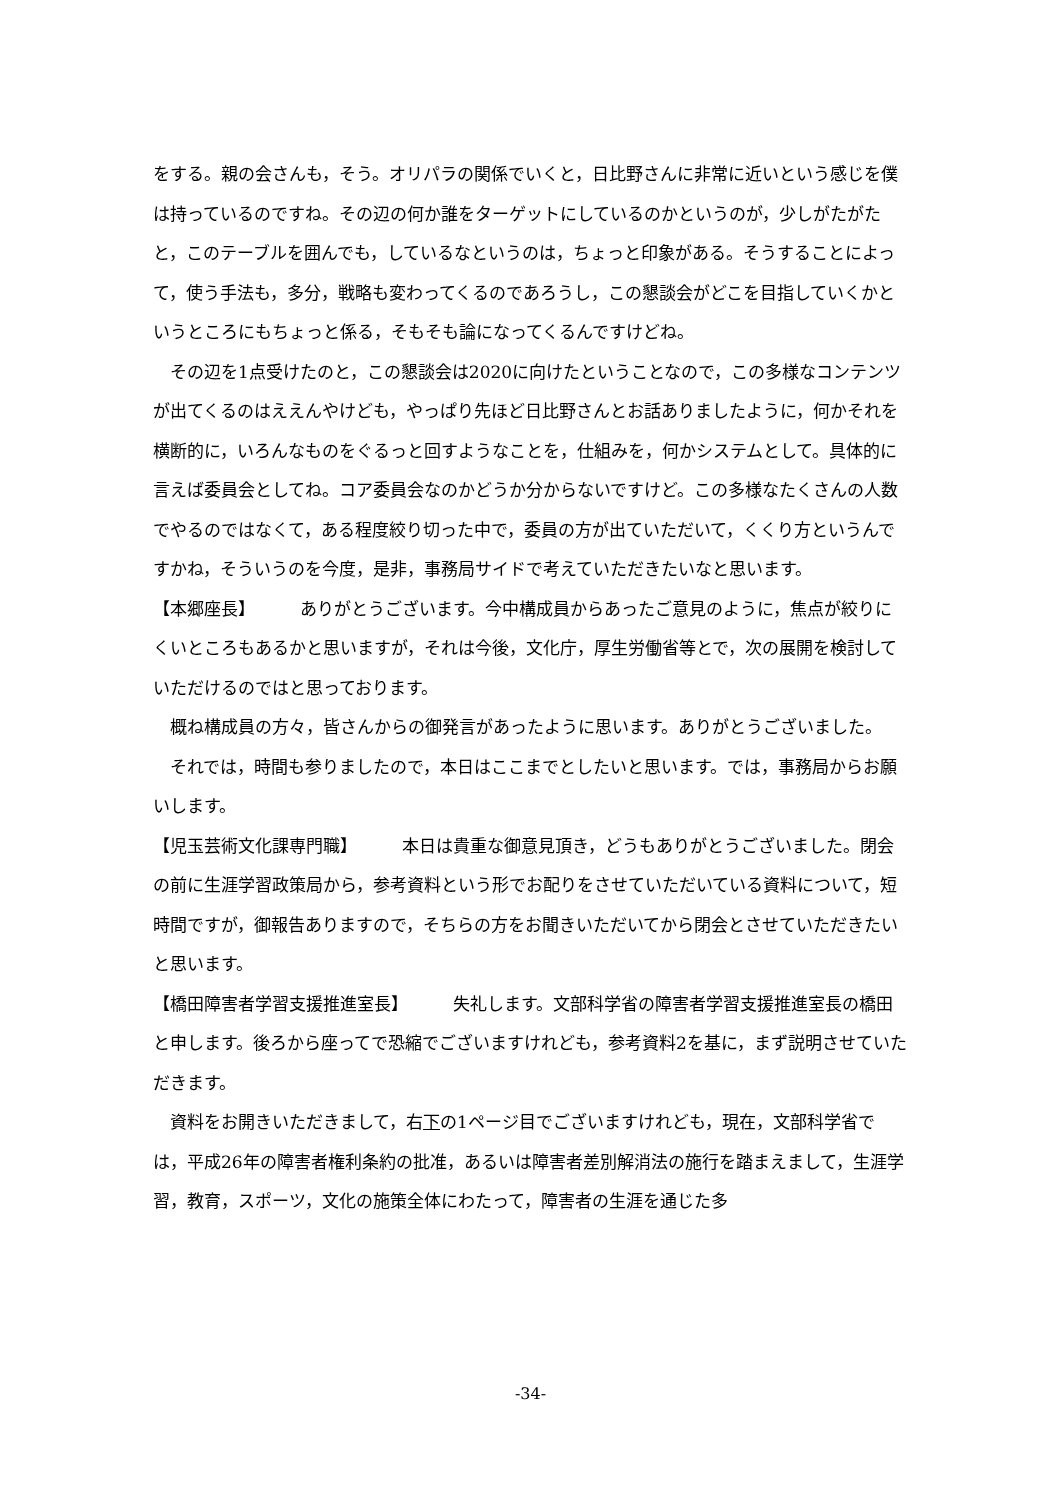をする。親の会さんも，そう。オリパラの関係でいくと，日比野さんに非常に近いという感じを僕は持っているのですね。その辺の何か誰をターゲットにしているのかというのが，少しがたがたと，このテーブルを囲んでも，しているなというのは，ちょっと印象がある。そうすることによって，使う手法も，多分，戦略も変わってくるのであろうし，この懇談会がどこを目指していくかというところにもちょっと係る，そもそも論になってくるんですけどね。
その辺を1点受けたのと，この懇談会は2020に向けたということなので，この多様なコンテンツが出てくるのはええんやけども，やっぱり先ほど日比野さんとお話ありましたように，何かそれを横断的に，いろんなものをぐるっと回すようなことを，仕組みを，何かシステムとして。具体的に言えば委員会としてね。コア委員会なのかどうか分からないですけど。この多様なたくさんの人数でやるのではなくて，ある程度絞り切った中で，委員の方が出ていただいて，くくり方というんですかね，そういうのを今度，是非，事務局サイドで考えていただきたいなと思います。
【本郷座長】 ありがとうございます。今中構成員からあったご意見のように，焦点が絞りにくいところもあるかと思いますが，それは今後，文化庁，厚生労働省等とで，次の展開を検討していただけるのではと思っております。
概ね構成員の方々，皆さんからの御発言があったように思います。ありがとうございました。
それでは，時間も参りましたので，本日はここまでとしたいと思います。では，事務局からお願いします。
【児玉芸術文化課専門職】 本日は貴重な御意見頂き，どうもありがとうございました。閉会の前に生涯学習政策局から，参考資料という形でお配りをさせていただいている資料について，短時間ですが，御報告ありますので，そちらの方をお聞きいただいてから閉会とさせていただきたいと思います。
【橋田障害者学習支援推進室長】 失礼します。文部科学省の障害者学習支援推進室長の橋田と申します。後ろから座ってで恐縮でございますけれども，参考資料2を基に，まず説明させていただきます。
資料をお開きいただきまして，右下の1ページ目でございますけれども，現在，文部科学省では，平成26年の障害者権利条約の批准，あるいは障害者差別解消法の施行を踏まえまして，生涯学習，教育，スポーツ，文化の施策全体にわたって，障害者の生涯を通じた多
-34-